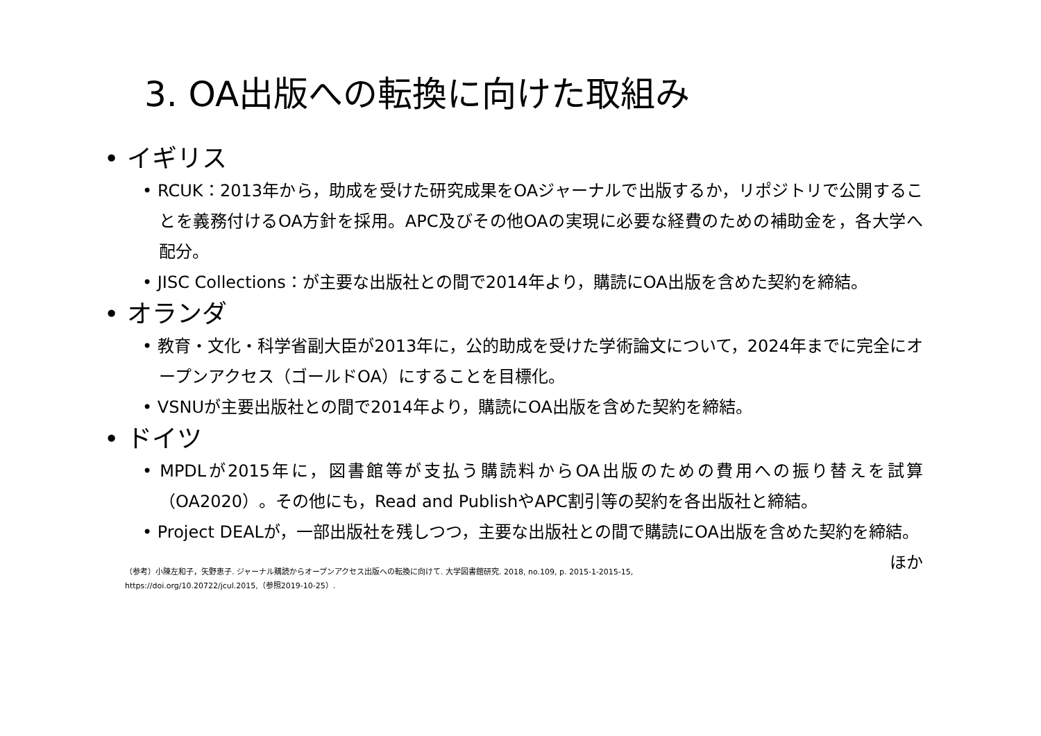3. OA出版への転換に向けた取組み
• イギリス
• RCUK：2013年から，助成を受けた研究成果をOAジャーナルで出版するか，リポジトリで公開することを義務付けるOA方針を採用。APC及びその他OAの実現に必要な経費のための補助金を，各大学へ配分。
• JISC Collections：が主要な出版社との間で2014年より，購読にOA出版を含めた契約を締結。
• オランダ
• 教育・文化・科学省副大臣が2013年に，公的助成を受けた学術論文について，2024年までに完全にオープンアクセス（ゴールドOA）にすることを目標化。
• VSNUが主要出版社との間で2014年より，購読にOA出版を含めた契約を締結。
• ドイツ
• MPDLが2015年に，図書館等が支払う購読料からOA出版のための費用への振り替えを試算（OA2020）。その他にも，Read and PublishやAPC割引等の契約を各出版社と締結。
• Project DEALが，一部出版社を残しつつ，主要な出版社との間で購読にOA出版を含めた契約を締結。 ほか
（参考）小陳左和子，矢野恵子. ジャーナル購読からオープンアクセス出版への転換に向けて. 大学図書館研究. 2018, no.109, p. 2015-1-2015-15,
https://doi.org/10.20722/jcul.2015,（参照2019-10-25）.